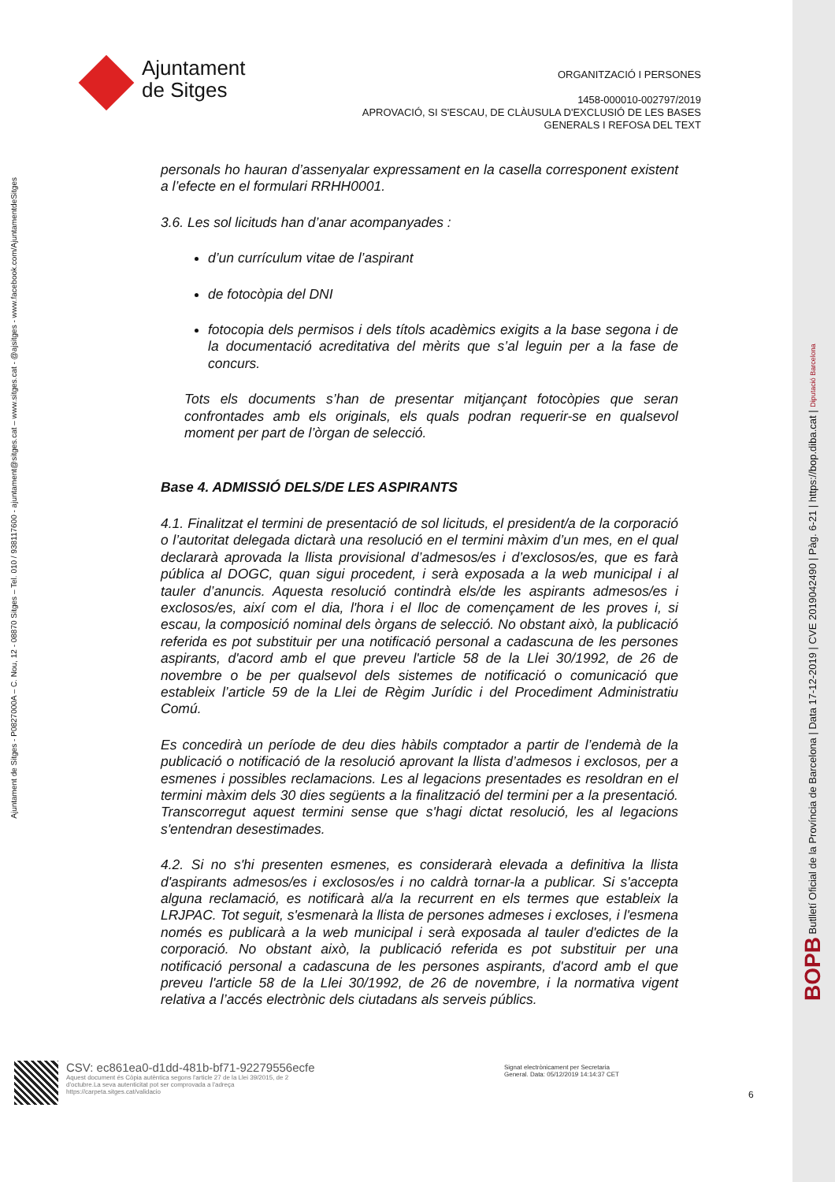Ajuntament de Sitges - P0827000A – C. Nou, 12 - 08870 Sitges – Tel. 010 / 938117600 - ajuntament@sitges.cat – www.sitges.cat - @ajsitges - www.facebook.com/AjuntamentdeSitges
Ajuntament
de Sitges
ORGANITZACIÓ I PERSONES
1458-000010-002797/2019
APROVACIÓ, SI S'ESCAU, DE CLÀUSULA D'EXCLUSIÓ DE LES BASES
GENERALS I REFOSA DEL TEXT
personals ho hauran d’assenyalar expressament en la casella corresponent existent a l’efecte en el formulari RRHH0001.
3.6. Les sol licituds han d’anar acompanyades :
d’un currículum vitae de l’aspirant
de fotocòpia del DNI
fotocopia dels permisos i dels títols acadèmics exigits a la base segona i de la documentació acreditativa del mèrits que s’al leguin per a la fase de concurs.
Tots els documents s’han de presentar mitjançant fotocòpies que seran confrontades amb els originals, els quals podran requerir-se en qualsevol moment per part de l’òrgan de selecció.
Base 4. ADMISSIÓ DELS/DE LES ASPIRANTS
4.1. Finalitzat el termini de presentació de sol licituds, el president/a de la corporació o l’autoritat delegada dictarà una resolució en el termini màxim d’un mes, en el qual declararà aprovada la llista provisional d’admesos/es i d’exclosos/es, que es farà pública al DOGC, quan sigui procedent, i serà exposada a la web municipal i al tauler d’anuncis. Aquesta resolució contindrà els/de les aspirants admesos/es i exclosos/es, així com el dia, l'hora i el lloc de començament de les proves i, si escau, la composició nominal dels òrgans de selecció. No obstant això, la publicació referida es pot substituir per una notificació personal a cadascuna de les persones aspirants, d'acord amb el que preveu l'article 58 de la Llei 30/1992, de 26 de novembre o be per qualsevol dels sistemes de notificació o comunicació que estableix l’article 59 de la Llei de Règim Jurídic i del Procediment Administratiu Comú.
Es concedirà un període de deu dies hàbils comptador a partir de l’endemà de la publicació o notificació de la resolució aprovant la llista d’admesos i exclosos, per a esmenes i possibles reclamacions. Les al legacions presentades es resoldran en el termini màxim dels 30 dies següents a la finalització del termini per a la presentació. Transcorregut aquest termini sense que s'hagi dictat resolució, les al legacions s'entendran desestimades.
4.2. Si no s'hi presenten esmenes, es considerarà elevada a definitiva la llista d'aspirants admesos/es i exclosos/es i no caldrà tornar-la a publicar. Si s'accepta alguna reclamació, es notificarà al/a la recurrent en els termes que estableix la LRJPAC. Tot seguit, s'esmenarà la llista de persones admeses i excloses, i l'esmena només es publicarà a la web municipal i serà exposada al tauler d'edictes de la corporació. No obstant això, la publicació referida es pot substituir per una notificació personal a cadascuna de les persones aspirants, d'acord amb el que preveu l'article 58 de la Llei 30/1992, de 26 de novembre, i la normativa vigent relativa a l’accés electrònic dels ciutadans als serveis públics.
CSV: ec861ea0-d1dd-481b-bf71-92279556ecfe
Aquest document és Còpia autèntica segons l'article 27 de la Llei 39/2015, de 2
d'octubre.La seva autenticitat pot ser comprovada a l'adreça
https://carpeta.sitges.cat/validacio
Signat electrònicament per Secretaria
General. Data: 05/12/2019 14:14:37 CET
6
BOPB Butlletí Oficial de la Província de Barcelona | Data 17-12-2019 | CVE 2019042490 | Pàg. 6-21 | https://bop.diba.cat | Diputació Barcelona